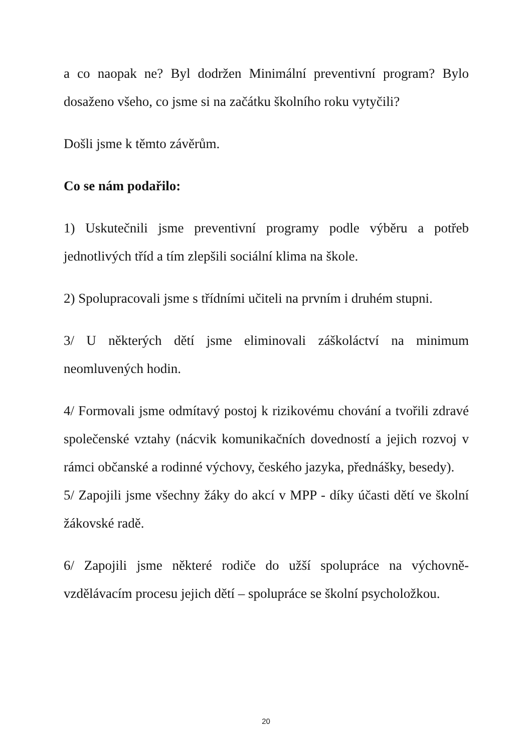a co naopak ne? Byl dodržen Minimální preventivní program? Bylo dosaženo všeho, co jsme si na začátku školního roku vytyčili?
Došli jsme k těmto závěrům.
Co se nám podařilo:
1) Uskutečnili jsme preventivní programy podle výběru a potřeb jednotlivých tříd a tím zlepšili sociální klima na škole.
2) Spolupracovali jsme s třídními učiteli na prvním i druhém stupni.
3/ U některých dětí jsme eliminovali záškoláctví na minimum neomluvených hodin.
4/ Formovali jsme odmítavý postoj k rizikovému chování a tvořili zdravé společenské vztahy (nácvik komunikačních dovedností a jejich rozvoj v rámci občanské a rodinné výchovy, českého jazyka, přednášky, besedy).
5/ Zapojili jsme všechny žáky do akcí v MPP - díky účasti dětí ve školní žákovské radě.
6/ Zapojili jsme některé rodiče do užší spolupráce na výchovně-vzdělávacím procesu jejich dětí – spolupráce se školní psycholožkou.
20